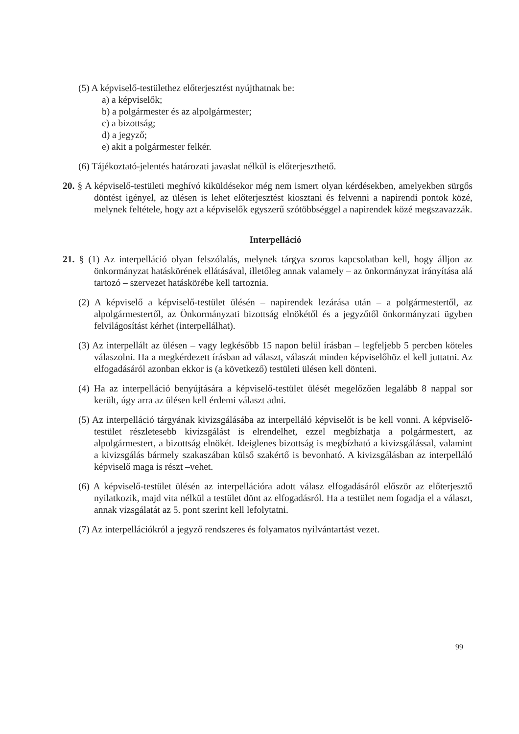(5) A képviselő-testülethez előterjesztést nyújthatnak be:
a) a képviselők;
b) a polgármester és az alpolgármester;
c) a bizottság;
d) a jegyző;
e) akit a polgármester felkér.
(6) Tájékoztató-jelentés határozati javaslat nélkül is előterjeszthető.
20. § A képviselő-testületi meghívó kiküldésekor még nem ismert olyan kérdésekben, amelyekben sürgős döntést igényel, az ülésen is lehet előterjesztést kiosztani és felvenni a napirendi pontok közé, melynek feltétele, hogy azt a képviselők egyszerű szótöbbséggel a napirendek közé megszavazzák.
Interpelláció
21. § (1) Az interpelláció olyan felszólalás, melynek tárgya szoros kapcsolatban kell, hogy álljon az önkormányzat hatáskörének ellátásával, illetőleg annak valamely – az önkormányzat irányítása alá tartozó – szervezet hatáskörébe kell tartoznia.
(2) A képviselő a képviselő-testület ülésén – napirendek lezárása után – a polgármestertől, az alpolgármestertől, az Önkormányzati bizottság elnökétől és a jegyzőtől önkormányzati ügyben felvilágosítást kérhet (interpellálhat).
(3) Az interpellált az ülésen – vagy legkésőbb 15 napon belül írásban – legfeljebb 5 percben köteles válaszolni. Ha a megkérdezett írásban ad választ, válaszát minden képviselőhöz el kell juttatni. Az elfogadásáról azonban ekkor is (a következő) testületi ülésen kell dönteni.
(4) Ha az interpelláció benyújtására a képviselő-testület ülését megelőzően legalább 8 nappal sor került, úgy arra az ülésen kell érdemi választ adni.
(5) Az interpelláció tárgyának kivizsgálásába az interpelláló képviselőt is be kell vonni. A képviselő-testület részletesebb kivizsgálást is elrendelhet, ezzel megbízhatja a polgármestert, az alpolgármestert, a bizottság elnökét. Ideiglenes bizottság is megbízható a kivizsgálással, valamint a kivizsgálás bármely szakaszában külső szakértő is bevonható. A kivizsgálásban az interpelláló képviselő maga is részt –vehet.
(6) A képviselő-testület ülésén az interpellációra adott válasz elfogadásáról először az előterjesztő nyilatkozik, majd vita nélkül a testület dönt az elfogadásról. Ha a testület nem fogadja el a választ, annak vizsgálatát az 5. pont szerint kell lefolytatni.
(7) Az interpellációkról a jegyző rendszeres és folyamatos nyilvántartást vezet.
99